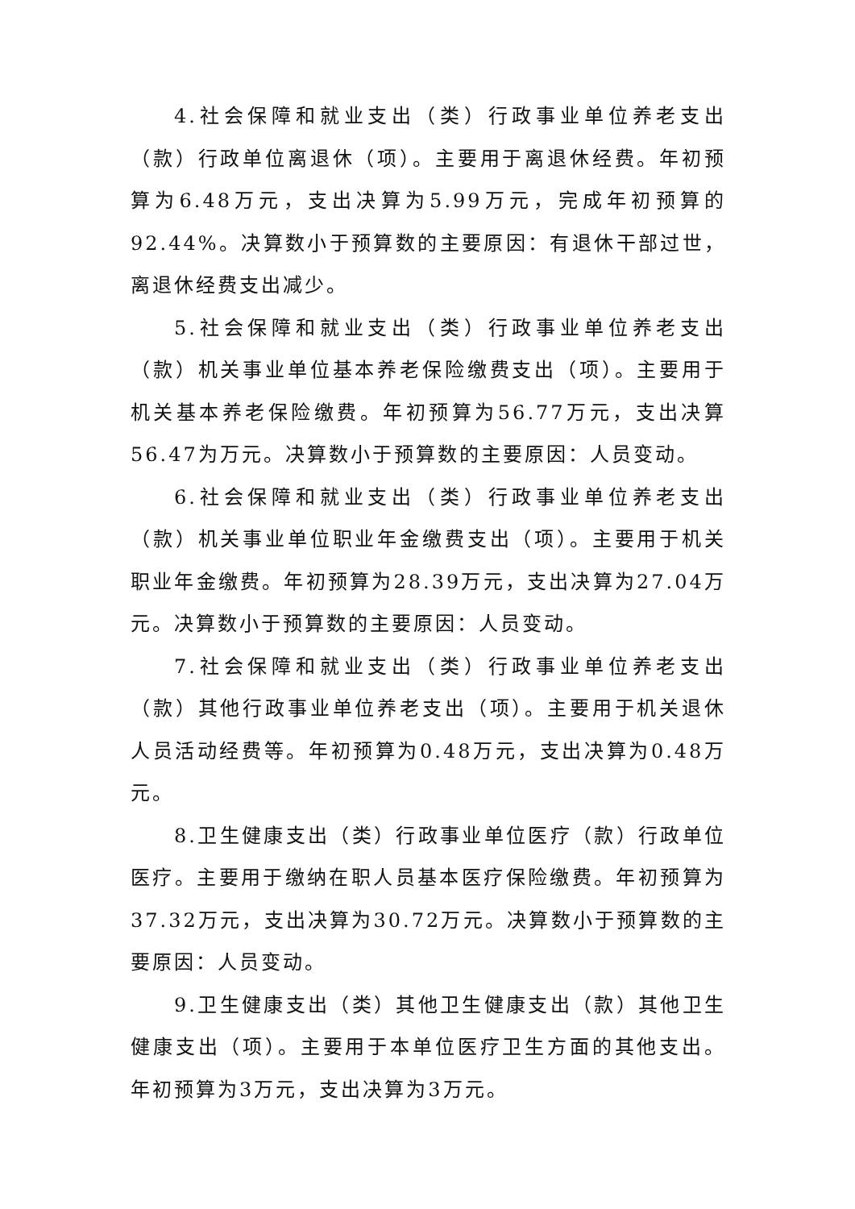4.社会保障和就业支出（类）行政事业单位养老支出（款）行政单位离退休（项）。主要用于离退休经费。年初预算为6.48万元，支出决算为5.99万元，完成年初预算的92.44%。决算数小于预算数的主要原因：有退休干部过世，离退休经费支出减少。
5.社会保障和就业支出（类）行政事业单位养老支出（款）机关事业单位基本养老保险缴费支出（项）。主要用于机关基本养老保险缴费。年初预算为56.77万元，支出决算56.47为万元。决算数小于预算数的主要原因：人员变动。
6.社会保障和就业支出（类）行政事业单位养老支出（款）机关事业单位职业年金缴费支出（项）。主要用于机关职业年金缴费。年初预算为28.39万元，支出决算为27.04万元。决算数小于预算数的主要原因：人员变动。
7.社会保障和就业支出（类）行政事业单位养老支出（款）其他行政事业单位养老支出（项）。主要用于机关退休人员活动经费等。年初预算为0.48万元，支出决算为0.48万元。
8.卫生健康支出（类）行政事业单位医疗（款）行政单位医疗。主要用于缴纳在职人员基本医疗保险缴费。年初预算为37.32万元，支出决算为30.72万元。决算数小于预算数的主要原因：人员变动。
9.卫生健康支出（类）其他卫生健康支出（款）其他卫生健康支出（项）。主要用于本单位医疗卫生方面的其他支出。年初预算为3万元，支出决算为3万元。